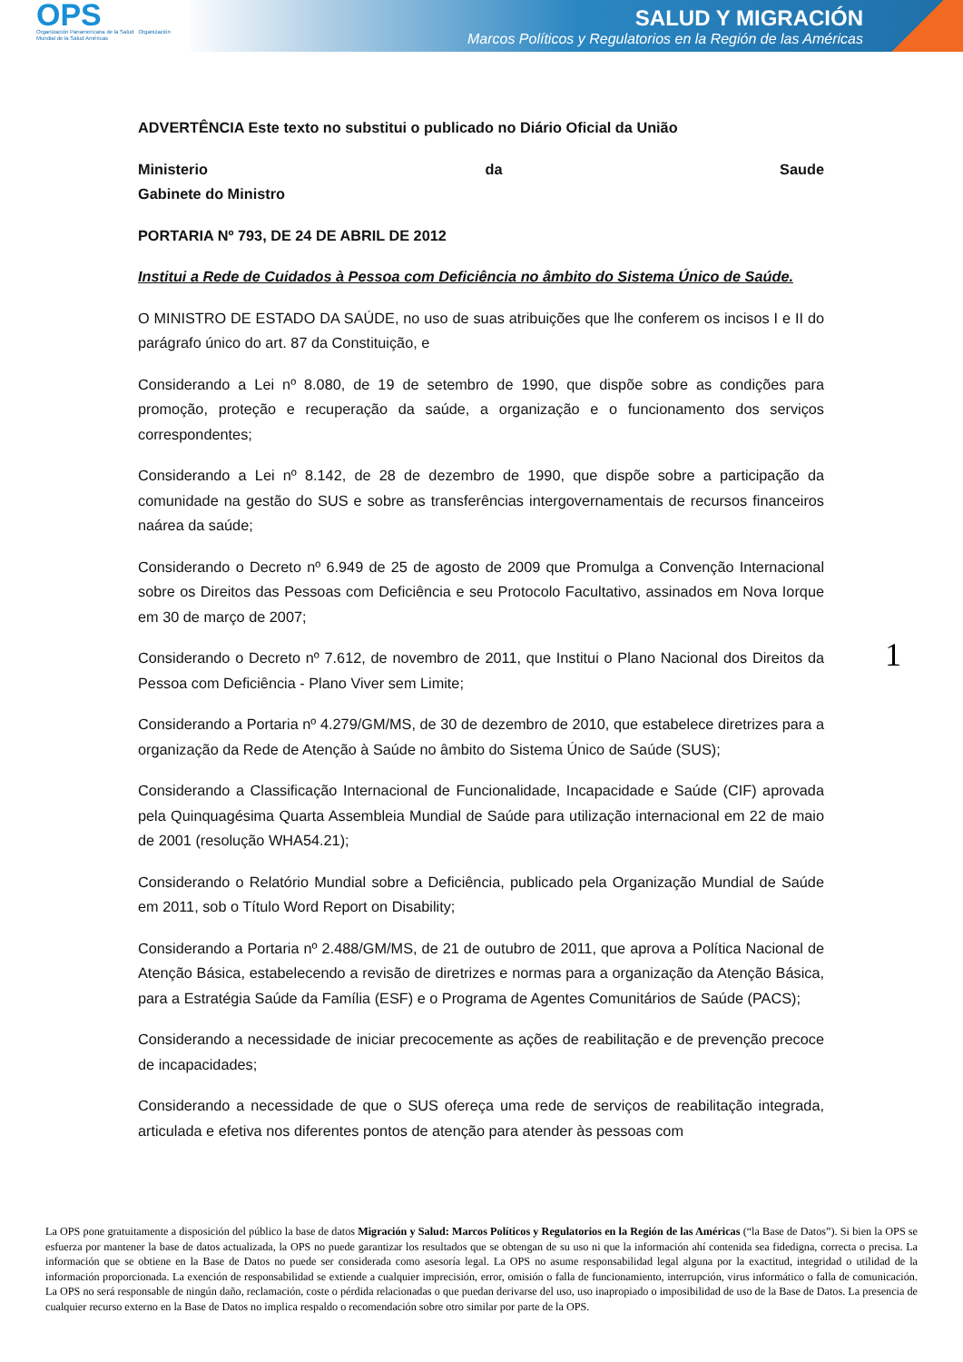OPS
Organización Panamericana de la Salud Organización Mundial de la Salud Américas
SALUD Y MIGRACIÓN
Marcos Políticos y Regulatorios en la Región de las Américas
ADVERTÊNCIA Este texto no substitui o publicado no Diário Oficial da União
Ministerio da Saude
Gabinete do Ministro
PORTARIA Nº 793, DE 24 DE ABRIL DE 2012
Institui a Rede de Cuidados à Pessoa com Deficiência no âmbito do Sistema Único de Saúde.
O MINISTRO DE ESTADO DA SAÚDE, no uso de suas atribuições que lhe conferem os incisos I e II do parágrafo único do art. 87 da Constituição, e
Considerando a Lei nº 8.080, de 19 de setembro de 1990, que dispõe sobre as condições para promoção, proteção e recuperação da saúde, a organização e o funcionamento dos serviços correspondentes;
Considerando a Lei nº 8.142, de 28 de dezembro de 1990, que dispõe sobre a participação da comunidade na gestão do SUS e sobre as transferências intergovernamentais de recursos financeiros naárea da saúde;
Considerando o Decreto nº 6.949 de 25 de agosto de 2009 que Promulga a Convenção Internacional sobre os Direitos das Pessoas com Deficiência e seu Protocolo Facultativo, assinados em Nova Iorque em 30 de março de 2007;
Considerando o Decreto nº 7.612, de novembro de 2011, que Institui o Plano Nacional dos Direitos da Pessoa com Deficiência - Plano Viver sem Limite;
Considerando a Portaria nº 4.279/GM/MS, de 30 de dezembro de 2010, que estabelece diretrizes para a organização da Rede de Atenção à Saúde no âmbito do Sistema Único de Saúde (SUS);
Considerando a Classificação Internacional de Funcionalidade, Incapacidade e Saúde (CIF) aprovada pela Quinquagésima Quarta Assembleia Mundial de Saúde para utilização internacional em 22 de maio de 2001 (resolução WHA54.21);
Considerando o Relatório Mundial sobre a Deficiência, publicado pela Organização Mundial de Saúde em 2011, sob o Título Word Report on Disability;
Considerando a Portaria nº 2.488/GM/MS, de 21 de outubro de 2011, que aprova a Política Nacional de Atenção Básica, estabelecendo a revisão de diretrizes e normas para a organização da Atenção Básica, para a Estratégia Saúde da Família (ESF) e o Programa de Agentes Comunitários de Saúde (PACS);
Considerando a necessidade de iniciar precocemente as ações de reabilitação e de prevenção precoce de incapacidades;
Considerando a necessidade de que o SUS ofereça uma rede de serviços de reabilitação integrada, articulada e efetiva nos diferentes pontos de atenção para atender às pessoas com
1
La OPS pone gratuitamente a disposición del público la base de datos Migración y Salud: Marcos Políticos y Regulatorios en la Región de las Américas (“la Base de Datos”). Si bien la OPS se esfuerza por mantener la base de datos actualizada, la OPS no puede garantizar los resultados que se obtengan de su uso ni que la información ahí contenida sea fidedigna, correcta o precisa. La información que se obtiene en la Base de Datos no puede ser considerada como asesoría legal. La OPS no asume responsabilidad legal alguna por la exactitud, integridad o utilidad de la información proporcionada. La exención de responsabilidad se extiende a cualquier imprecisión, error, omisión o falla de funcionamiento, interrupción, virus informático o falla de comunicación. La OPS no será responsable de ningún daño, reclamación, coste o pérdida relacionadas o que puedan derivarse del uso, uso inapropiado o imposibilidad de uso de la Base de Datos. La presencia de cualquier recurso externo en la Base de Datos no implica respaldo o recomendación sobre otro similar por parte de la OPS.